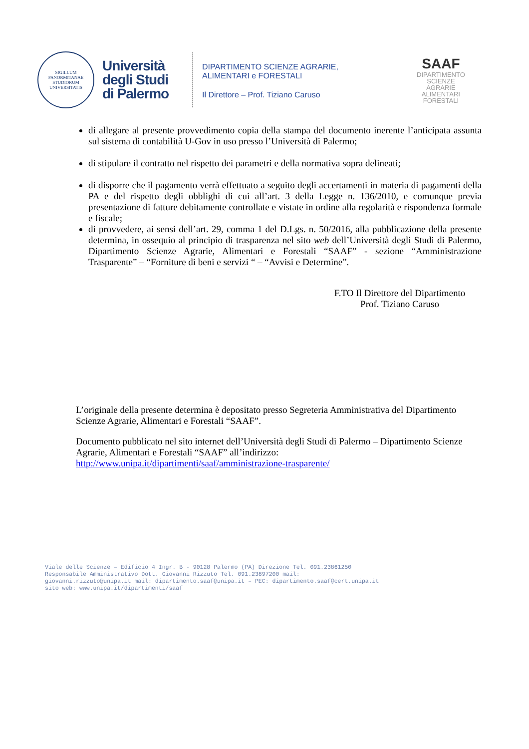SIGILLUM PANORMITANAE STUDIORUM UNIVERSITATIS
Università degli Studi di Palermo
DIPARTIMENTO SCIENZE AGRARIE,
ALIMENTARI e FORESTALI
Il Direttore – Prof. Tiziano Caruso
SAAF
DIPARTIMENTO
SCIENZE
AGRARIE
ALIMENTARI
FORESTALI
di allegare al presente provvedimento copia della stampa del documento inerente l’anticipata assunta sul sistema di contabilità U-Gov in uso presso l’Università di Palermo;
di stipulare il contratto nel rispetto dei parametri e della normativa sopra delineati;
di disporre che il pagamento verrà effettuato a seguito degli accertamenti in materia di pagamenti della PA e del rispetto degli obblighi di cui all’art. 3 della Legge n. 136/2010, e comunque previa presentazione di fatture debitamente controllate e vistate in ordine alla regolarità e rispondenza formale e fiscale;
di provvedere, ai sensi dell’art. 29, comma 1 del D.Lgs. n. 50/2016, alla pubblicazione della presente determina, in ossequio al principio di trasparenza nel sito web dell’Università degli Studi di Palermo, Dipartimento Scienze Agrarie, Alimentari e Forestali “SAAF” - sezione “Amministrazione Trasparente” – “Forniture di beni e servizi “ – “Avvisi e Determine”.
F.TO Il Direttore del Dipartimento
Prof. Tiziano Caruso
L’originale della presente determina è depositato presso Segreteria Amministrativa del Dipartimento Scienze Agrarie, Alimentari e Forestali “SAAF”.
Documento pubblicato nel sito internet dell’Università degli Studi di Palermo – Dipartimento Scienze Agrarie, Alimentari e Forestali “SAAF” all’indirizzo:
http://www.unipa.it/dipartimenti/saaf/amministrazione-trasparente/
Viale delle Scienze – Edificio 4 Ingr. B - 90128 Palermo (PA) Direzione Tel. 091.23861250
Responsabile Amministrativo Dott. Giovanni Rizzuto Tel. 091.23897200 mail:
giovanni.rizzuto@unipa.it mail: dipartimento.saaf@unipa.it – PEC: dipartimento.saaf@cert.unipa.it
sito web: www.unipa.it/dipartimenti/saaf